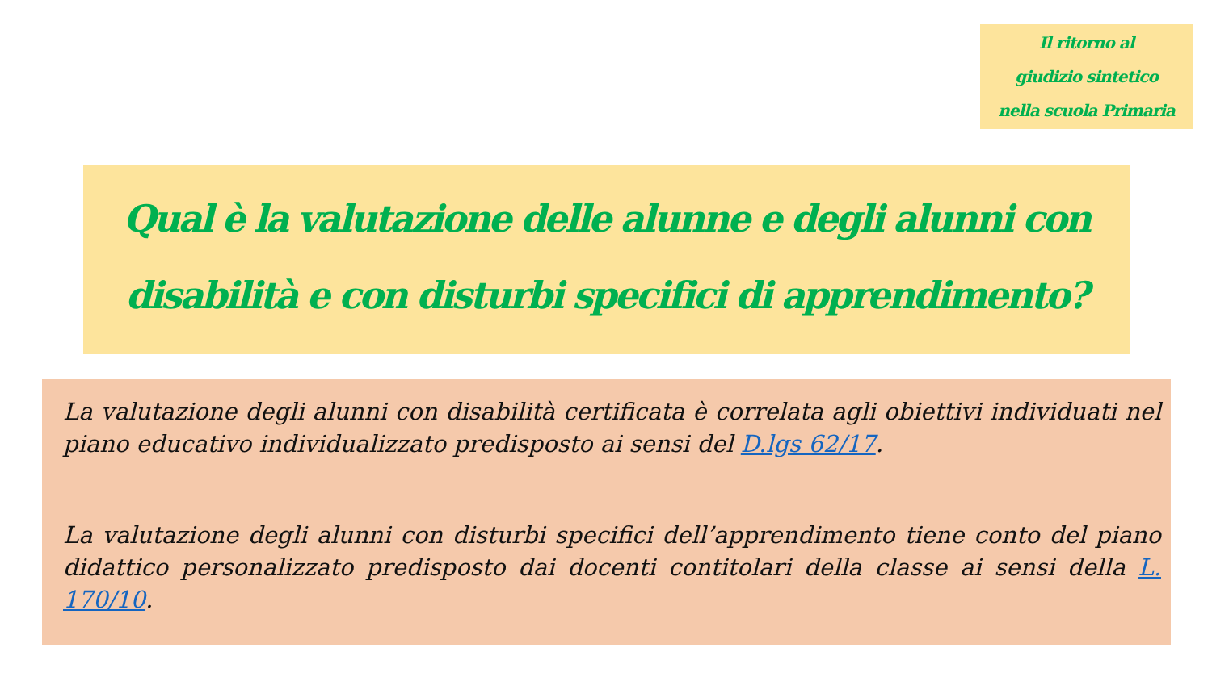Il ritorno al
giudizio sintetico
nella scuola Primaria
Qual è la valutazione delle alunne e degli alunni con disabilità e con disturbi specifici di apprendimento?
La valutazione degli alunni con disabilità certificata è correlata agli obiettivi individuati nel piano educativo individualizzato predisposto ai sensi del D.lgs 62/17.
La valutazione degli alunni con disturbi specifici dell’apprendimento tiene conto del piano didattico personalizzato predisposto dai docenti contitolari della classe ai sensi della L. 170/10.